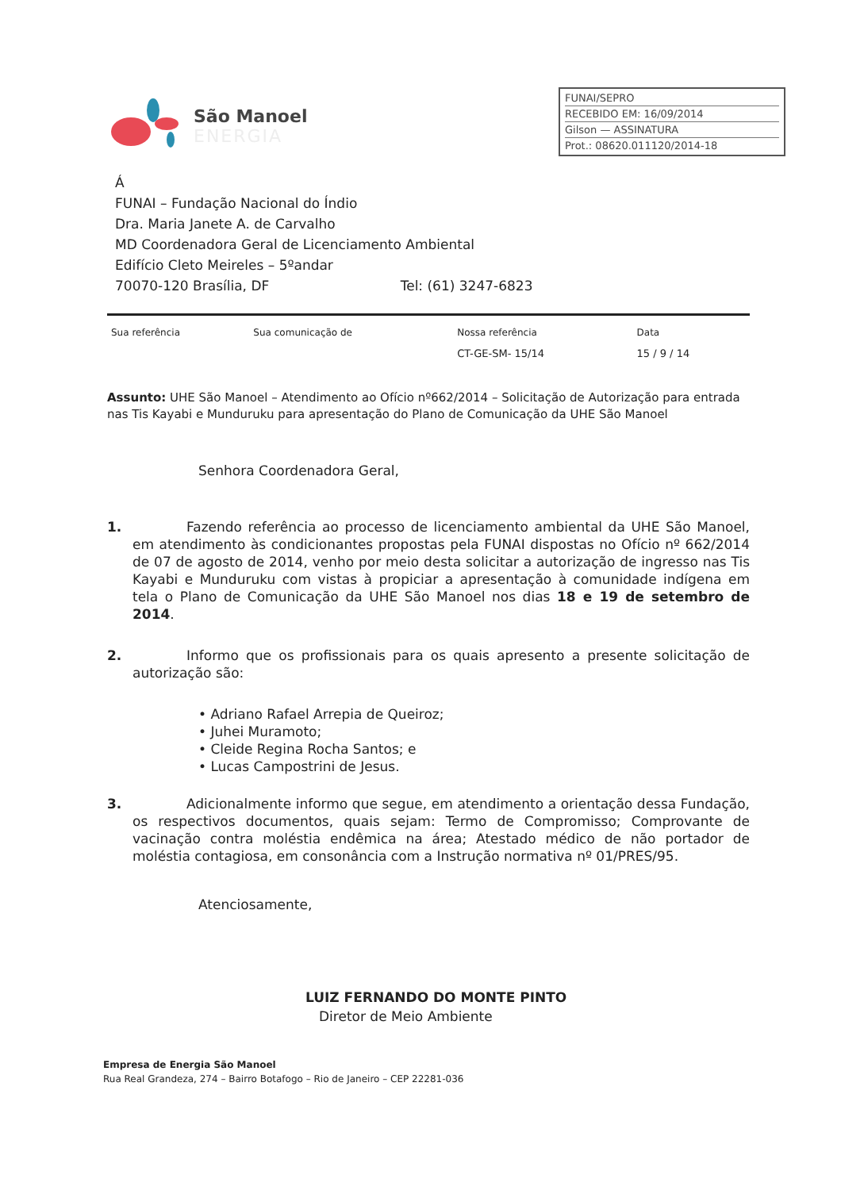São Manoel
ENERGIA
FUNAI/SEPRO
RECEBIDO EM: 16/09/2014
Gilson — ASSINATURA
Prot.: 08620.011120/2014-18
Á
FUNAI – Fundação Nacional do Índio
Dra. Maria Janete A. de Carvalho
MD Coordenadora Geral de Licenciamento Ambiental
Edifício Cleto Meireles – 5ºandar
70070-120 Brasília, DF Tel: (61) 3247-6823
| Sua referência | Sua comunicação de | Nossa referência | Data |
| --- | --- | --- | --- |
| | | CT-GE-SM- 15/14 | 15 / 9 / 14 |
Assunto: UHE São Manoel – Atendimento ao Ofício nº662/2014 – Solicitação de Autorização para entrada nas Tis Kayabi e Munduruku para apresentação do Plano de Comunicação da UHE São Manoel
Senhora Coordenadora Geral,
1.    Fazendo referência ao processo de licenciamento ambiental da UHE São Manoel, em atendimento às condicionantes propostas pela FUNAI dispostas no Ofício nº 662/2014 de 07 de agosto de 2014, venho por meio desta solicitar a autorização de ingresso nas Tis Kayabi e Munduruku com vistas à propiciar a apresentação à comunidade indígena em tela o Plano de Comunicação da UHE São Manoel nos dias 18 e 19 de setembro de 2014.
2.    Informo que os profissionais para os quais apresento a presente solicitação de autorização são:
• Adriano Rafael Arrepia de Queiroz;
• Juhei Muramoto;
• Cleide Regina Rocha Santos; e
• Lucas Campostrini de Jesus.
3.    Adicionalmente informo que segue, em atendimento a orientação dessa Fundação, os respectivos documentos, quais sejam: Termo de Compromisso; Comprovante de vacinação contra moléstia endêmica na área; Atestado médico de não portador de moléstia contagiosa, em consonância com a Instrução normativa nº 01/PRES/95.
Atenciosamente,
LUIZ FERNANDO DO MONTE PINTO
 Diretor de Meio Ambiente
Empresa de Energia São Manoel
Rua Real Grandeza, 274 – Bairro Botafogo – Rio de Janeiro – CEP 22281-036